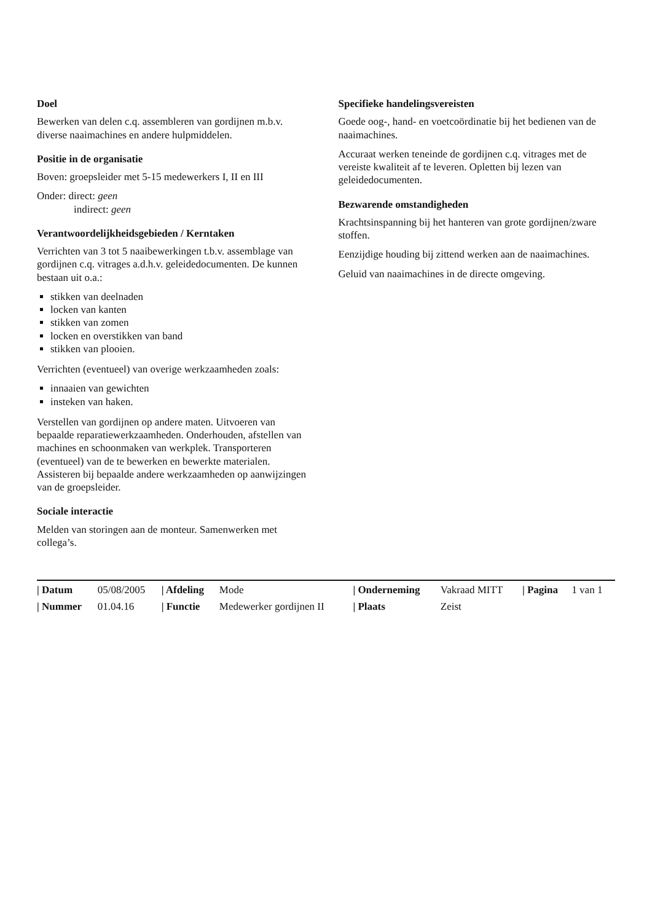Doel
Bewerken van delen c.q. assembleren van gordijnen m.b.v. diverse naaimachines en andere hulpmiddelen.
Positie in de organisatie
Boven: groepsleider met 5-15 medewerkers I, II en III
Onder: direct: geen
indirect: geen
Verantwoordelijkheidsgebieden / Kerntaken
Verrichten van 3 tot 5 naaibewerkingen t.b.v. assemblage van gordijnen c.q. vitrages a.d.h.v. geleidedocumenten. De kunnen bestaan uit o.a.:
stikken van deelnaden
locken van kanten
stikken van zomen
locken en overstikken van band
stikken van plooien.
Verrichten (eventueel) van overige werkzaamheden zoals:
innaaien van gewichten
insteken van haken.
Verstellen van gordijnen op andere maten. Uitvoeren van bepaalde reparatiewerkzaamheden. Onderhouden, afstellen van machines en schoonmaken van werkplek. Transporteren (eventueel) van de te bewerken en bewerkte materialen.
Assisteren bij bepaalde andere werkzaamheden op aanwijzingen van de groepsleider.
Sociale interactie
Melden van storingen aan de monteur. Samenwerken met collega’s.
Specifieke handelingsvereisten
Goede oog-, hand- en voetcoördinatie bij het bedienen van de naaimachines.
Accuraat werken teneinde de gordijnen c.q. vitrages met de vereiste kwaliteit af te leveren. Opletten bij lezen van geleidedocumenten.
Bezwarende omstandigheden
Krachtsinspanning bij het hanteren van grote gordijnen/zware stoffen.
Eenzijdige houding bij zittend werken aan de naaimachines.
Geluid van naaimachines in de directe omgeving.
| / Datum | 05/08/2005 | / Afdeling | Mode | / Onderneming | Vakraad MITT | / Pagina | 1 van 1 |
| / Nummer | 01.04.16 | / Functie | Medewerker gordijnen II | / Plaats | Zeist | | |